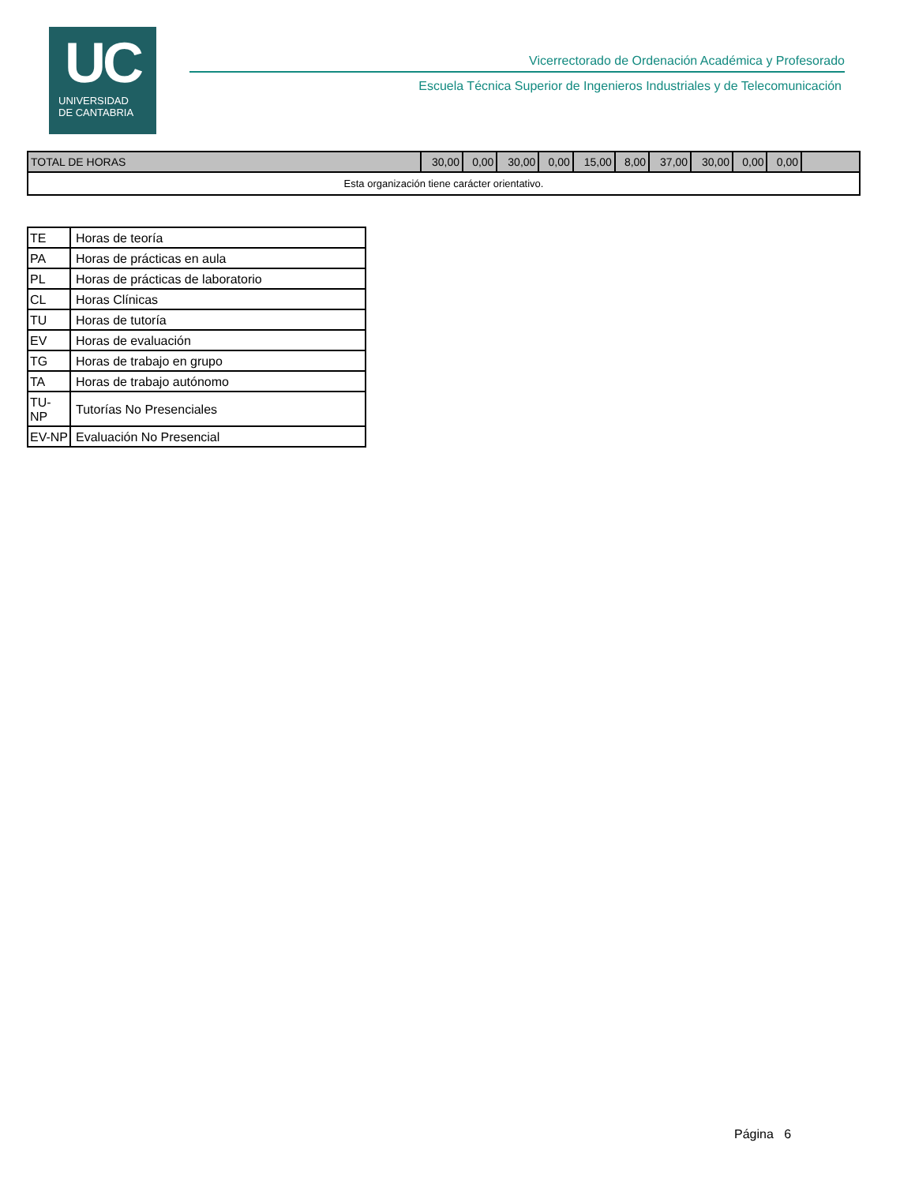UC
UNIVERSIDAD
DE CANTABRIA
Vicerrectorado de Ordenación Académica y Profesorado
Escuela Técnica Superior de Ingenieros Industriales y de Telecomunicación
| TOTAL DE HORAS | 30,00 | 0,00 | 30,00 | 0,00 | 15,00 | 8,00 | 37,00 | 30,00 | 0,00 | 0,00 | |
| Esta organización tiene carácter orientativo. | | | | | | | | | | | |
| TE | Horas de teoría |
| PA | Horas de prácticas en aula |
| PL | Horas de prácticas de laboratorio |
| CL | Horas Clínicas |
| TU | Horas de tutoría |
| EV | Horas de evaluación |
| TG | Horas de trabajo en grupo |
| TA | Horas de trabajo autónomo |
| TU-NP | Tutorías No Presenciales |
| EV-NP | Evaluación No Presencial |
Página 6